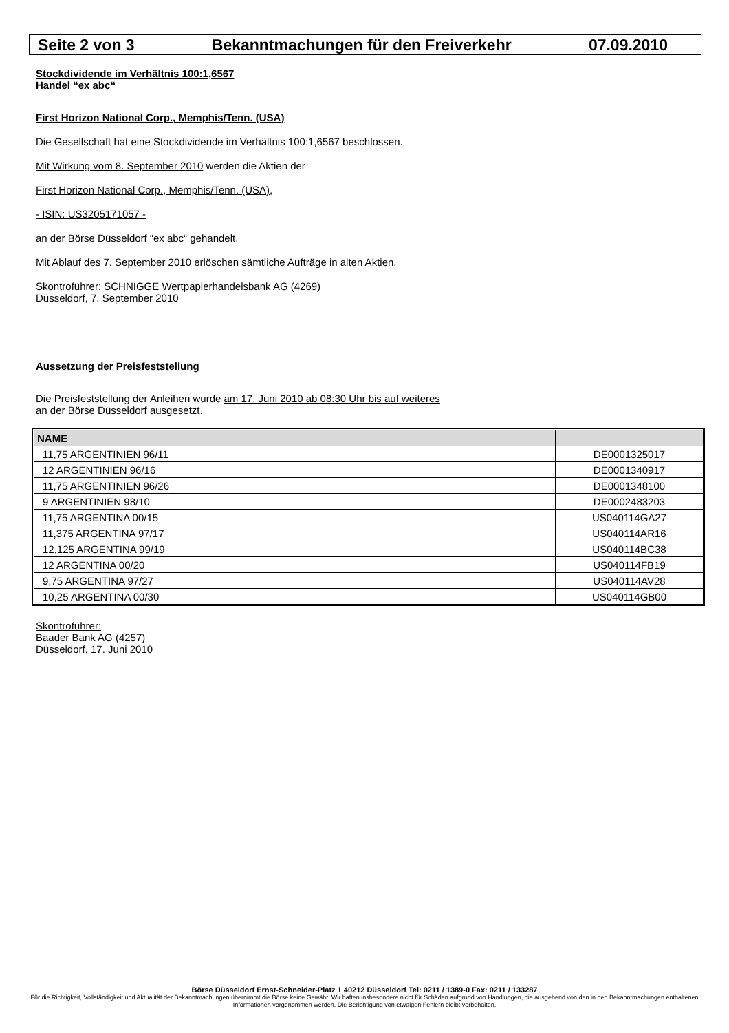Seite 2 von 3 Bekanntmachungen für den Freiverkehr 07.09.2010
Stockdividende im Verhältnis 100:1,6567
Handel “ex abc“
First Horizon National Corp., Memphis/Tenn. (USA)
Die Gesellschaft hat eine Stockdividende im Verhältnis 100:1,6567 beschlossen.
Mit Wirkung vom 8. September 2010 werden die Aktien der
First Horizon National Corp., Memphis/Tenn. (USA),
- ISIN: US3205171057 -
an der Börse Düsseldorf “ex abc“ gehandelt.
Mit Ablauf des 7. September 2010 erlöschen sämtliche Aufträge in alten Aktien.
Skontroführer: SCHNIGGE Wertpapierhandelsbank AG (4269)
Düsseldorf, 7. September 2010
Aussetzung der Preisfeststellung
Die Preisfeststellung der Anleihen wurde am 17. Juni 2010 ab 08:30 Uhr bis auf weiteres
an der Börse Düsseldorf ausgesetzt.
| NAME | |
| --- | --- |
| 11,75 ARGENTINIEN 96/11 | DE0001325017 |
| 12 ARGENTINIEN 96/16 | DE0001340917 |
| 11,75 ARGENTINIEN 96/26 | DE0001348100 |
| 9 ARGENTINIEN 98/10 | DE0002483203 |
| 11,75 ARGENTINA 00/15 | US040114GA27 |
| 11,375 ARGENTINA 97/17 | US040114AR16 |
| 12,125 ARGENTINA 99/19 | US040114BC38 |
| 12 ARGENTINA 00/20 | US040114FB19 |
| 9,75 ARGENTINA 97/27 | US040114AV28 |
| 10,25 ARGENTINA 00/30 | US040114GB00 |
Skontroführer:
Baader Bank AG (4257)
Düsseldorf, 17. Juni 2010
Börse Düsseldorf Ernst-Schneider-Platz 1 40212 Düsseldorf Tel: 0211 / 1389-0 Fax: 0211 / 133287
Für die Richtigkeit, Vollständigkeit und Aktualität der Bekanntmachungen übernimmt die Börse keine Gewähr. Wir haften insbesondere nicht für Schäden aufgrund von Handlungen, die ausgehend von den in den Bekanntmachungen enthaltenen Informationen vorgenommen werden. Die Berichtigung von etwaigen Fehlern bleibt vorbehalten.